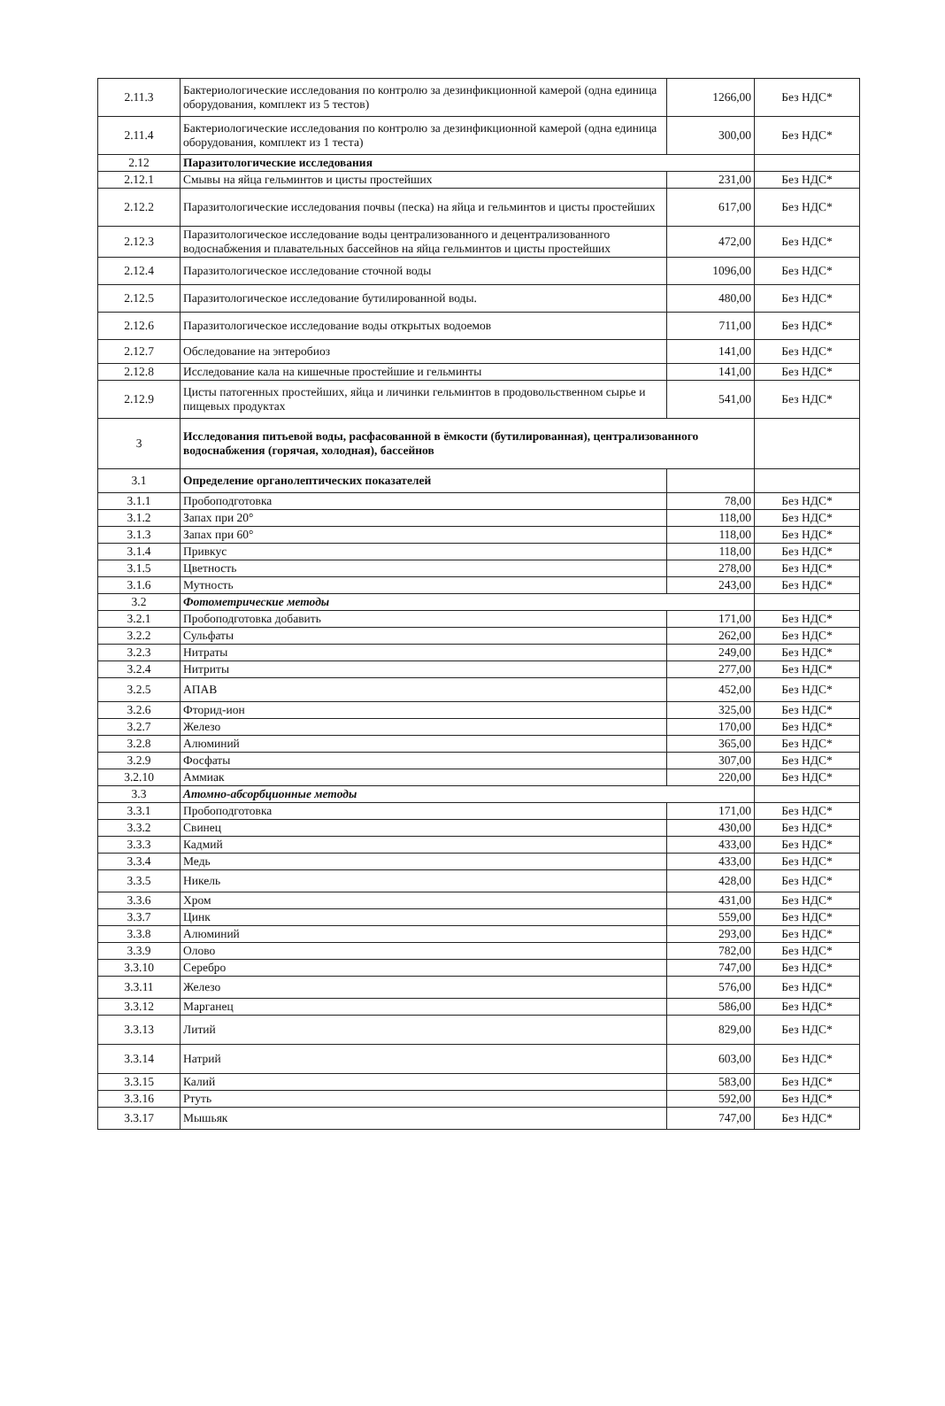| 2.11.3 | Бактериологические исследования по контролю за дезинфикционной камерой (одна единица оборудования, комплект из 5 тестов) | 1266,00 | Без НДС* |
| 2.11.4 | Бактериологические исследования по контролю за дезинфикционной камерой (одна единица оборудования, комплект из 1 теста) | 300,00 | Без НДС* |
| 2.12 | Паразитологические исследования | | |
| 2.12.1 | Смывы на яйца гельминтов и цисты простейших | 231,00 | Без НДС* |
| 2.12.2 | Паразитологические исследования почвы (песка) на яйца и гельминтов и цисты простейших | 617,00 | Без НДС* |
| 2.12.3 | Паразитологическое исследование воды централизованного и децентрализованного водоснабжения и плавательных бассейнов на яйца гельминтов и цисты простейших | 472,00 | Без НДС* |
| 2.12.4 | Паразитологическое исследование сточной воды | 1096,00 | Без НДС* |
| 2.12.5 | Паразитологическое исследование бутилированной воды. | 480,00 | Без НДС* |
| 2.12.6 | Паразитологическое исследование воды открытых водоемов | 711,00 | Без НДС* |
| 2.12.7 | Обследование на энтеробиоз | 141,00 | Без НДС* |
| 2.12.8 | Исследование кала на кишечные простейшие и гельминты | 141,00 | Без НДС* |
| 2.12.9 | Цисты патогенных простейших, яйца и личинки гельминтов в продовольственном сырье и пищевых продуктах | 541,00 | Без НДС* |
| 3 | Исследования питьевой воды, расфасованной в ёмкости (бутилированная), централизованного водоснабжения (горячая, холодная), бассейнов | | |
| 3.1 | Определение органолептических показателей | | |
| 3.1.1 | Пробоподготовка | 78,00 | Без НДС* |
| 3.1.2 | Запах при 20° | 118,00 | Без НДС* |
| 3.1.3 | Запах при 60° | 118,00 | Без НДС* |
| 3.1.4 | Привкус | 118,00 | Без НДС* |
| 3.1.5 | Цветность | 278,00 | Без НДС* |
| 3.1.6 | Мутность | 243,00 | Без НДС* |
| 3.2 | Фотометрические методы | | |
| 3.2.1 | Пробоподготовка добавить | 171,00 | Без НДС* |
| 3.2.2 | Сульфаты | 262,00 | Без НДС* |
| 3.2.3 | Нитраты | 249,00 | Без НДС* |
| 3.2.4 | Нитриты | 277,00 | Без НДС* |
| 3.2.5 | АПАВ | 452,00 | Без НДС* |
| 3.2.6 | Фторид-ион | 325,00 | Без НДС* |
| 3.2.7 | Железо | 170,00 | Без НДС* |
| 3.2.8 | Алюминий | 365,00 | Без НДС* |
| 3.2.9 | Фосфаты | 307,00 | Без НДС* |
| 3.2.10 | Аммиак | 220,00 | Без НДС* |
| 3.3 | Атомно-абсорбционные методы | | |
| 3.3.1 | Пробоподготовка | 171,00 | Без НДС* |
| 3.3.2 | Свинец | 430,00 | Без НДС* |
| 3.3.3 | Кадмий | 433,00 | Без НДС* |
| 3.3.4 | Медь | 433,00 | Без НДС* |
| 3.3.5 | Никель | 428,00 | Без НДС* |
| 3.3.6 | Хром | 431,00 | Без НДС* |
| 3.3.7 | Цинк | 559,00 | Без НДС* |
| 3.3.8 | Алюминий | 293,00 | Без НДС* |
| 3.3.9 | Олово | 782,00 | Без НДС* |
| 3.3.10 | Серебро | 747,00 | Без НДС* |
| 3.3.11 | Железо | 576,00 | Без НДС* |
| 3.3.12 | Марганец | 586,00 | Без НДС* |
| 3.3.13 | Литий | 829,00 | Без НДС* |
| 3.3.14 | Натрий | 603,00 | Без НДС* |
| 3.3.15 | Калий | 583,00 | Без НДС* |
| 3.3.16 | Ртуть | 592,00 | Без НДС* |
| 3.3.17 | Мышьяк | 747,00 | Без НДС* |